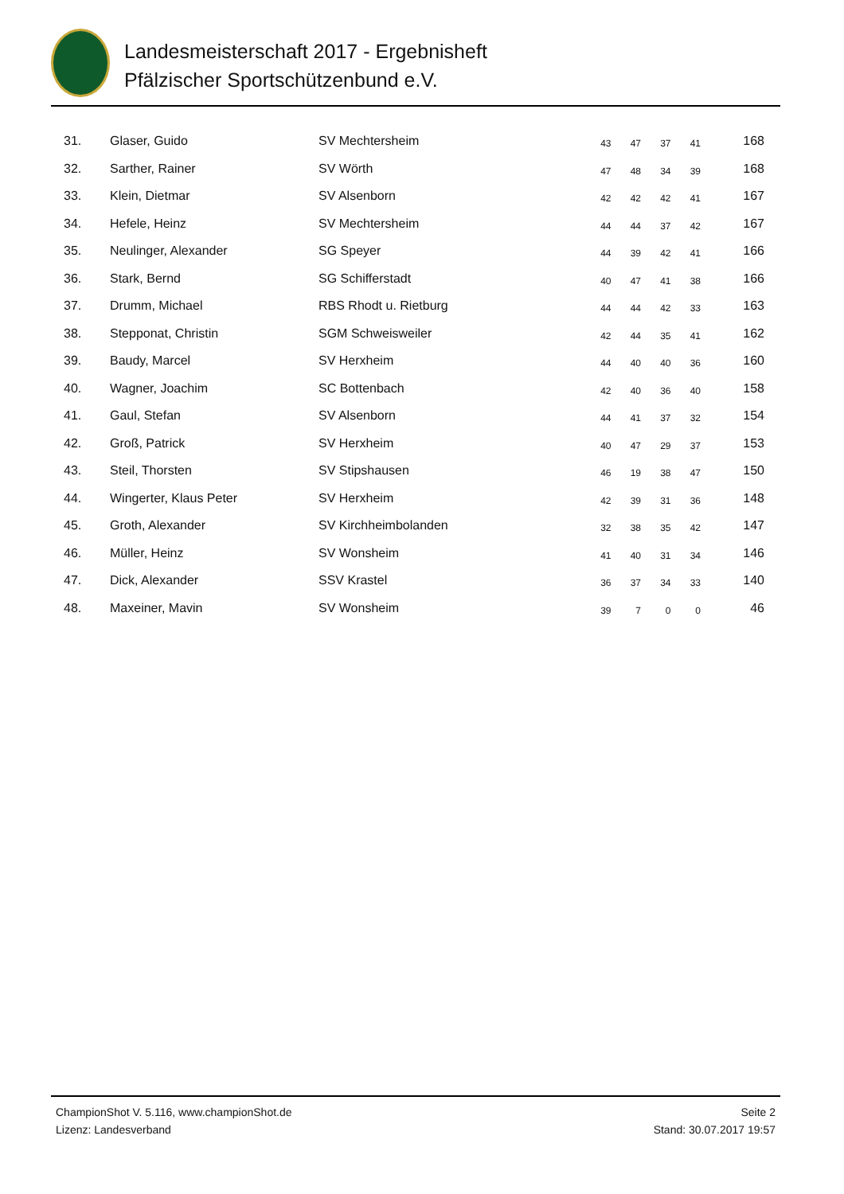Landesmeisterschaft 2017 - Ergebnisheft
Pfälzischer Sportschützenbund e.V.
| 31. | Glaser, Guido | SV Mechtersheim | 43 | 47 | 37 | 41 | 168 |
| 32. | Sarther, Rainer | SV Wörth | 47 | 48 | 34 | 39 | 168 |
| 33. | Klein, Dietmar | SV Alsenborn | 42 | 42 | 42 | 41 | 167 |
| 34. | Hefele, Heinz | SV Mechtersheim | 44 | 44 | 37 | 42 | 167 |
| 35. | Neulinger, Alexander | SG Speyer | 44 | 39 | 42 | 41 | 166 |
| 36. | Stark, Bernd | SG Schifferstadt | 40 | 47 | 41 | 38 | 166 |
| 37. | Drumm, Michael | RBS Rhodt u. Rietburg | 44 | 44 | 42 | 33 | 163 |
| 38. | Stepponat, Christin | SGM Schweisweiler | 42 | 44 | 35 | 41 | 162 |
| 39. | Baudy, Marcel | SV Herxheim | 44 | 40 | 40 | 36 | 160 |
| 40. | Wagner, Joachim | SC Bottenbach | 42 | 40 | 36 | 40 | 158 |
| 41. | Gaul, Stefan | SV Alsenborn | 44 | 41 | 37 | 32 | 154 |
| 42. | Groß, Patrick | SV Herxheim | 40 | 47 | 29 | 37 | 153 |
| 43. | Steil, Thorsten | SV Stipshausen | 46 | 19 | 38 | 47 | 150 |
| 44. | Wingerter, Klaus Peter | SV Herxheim | 42 | 39 | 31 | 36 | 148 |
| 45. | Groth, Alexander | SV Kirchheimbolanden | 32 | 38 | 35 | 42 | 147 |
| 46. | Müller, Heinz | SV Wonsheim | 41 | 40 | 31 | 34 | 146 |
| 47. | Dick, Alexander | SSV Krastel | 36 | 37 | 34 | 33 | 140 |
| 48. | Maxeiner, Mavin | SV Wonsheim | 39 | 7 | 0 | 0 | 46 |
ChampionShot V. 5.116, www.championShot.de
Lizenz: Landesverband
Seite 2
Stand: 30.07.2017 19:57